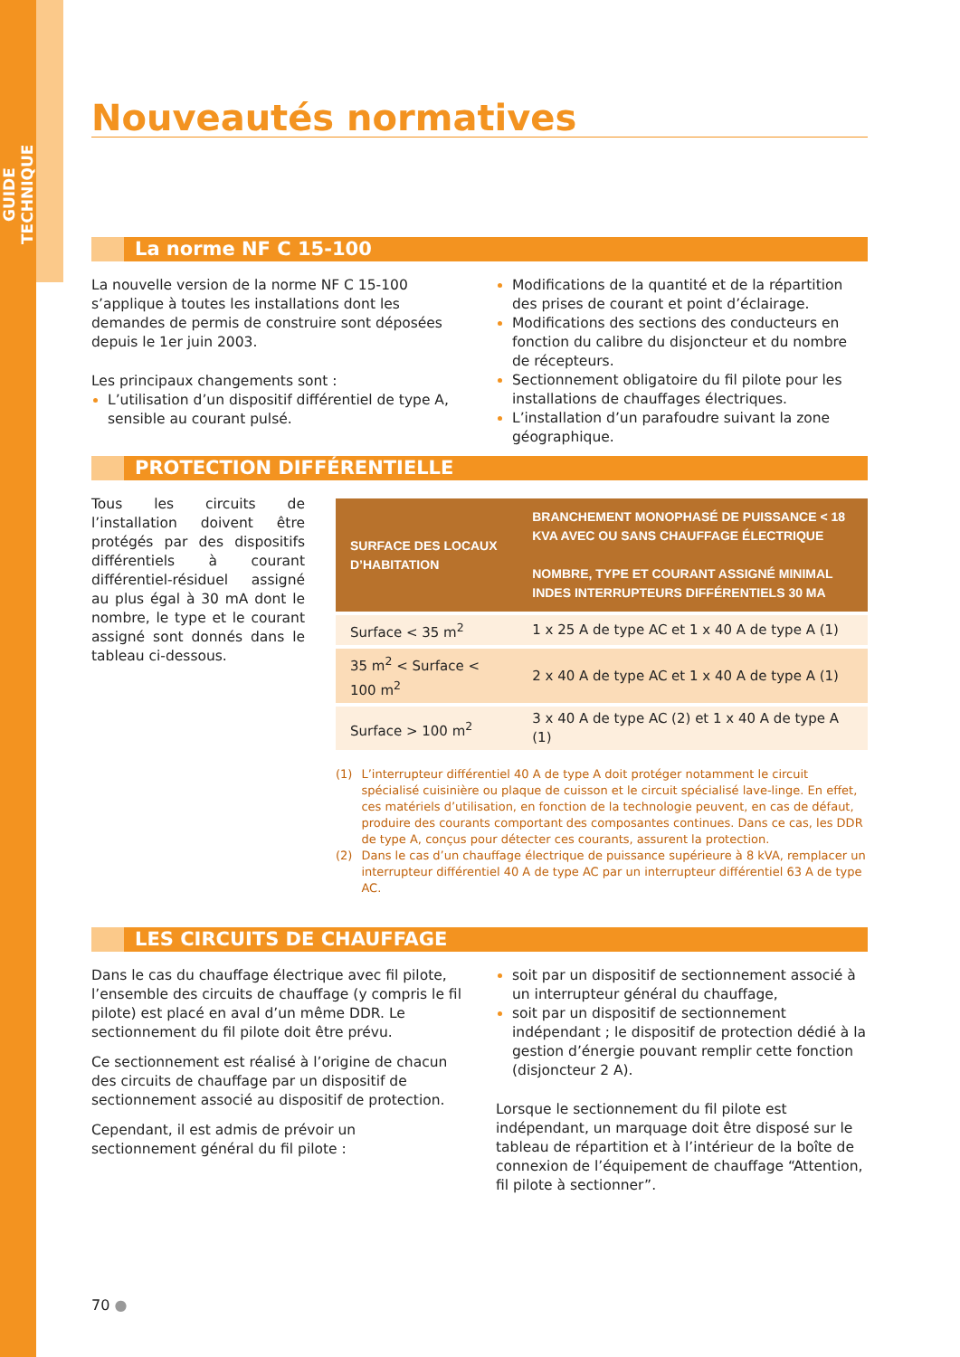GUIDE TECHNIQUE
Nouveautés normatives
La norme NF C 15-100
La nouvelle version de la norme NF C 15-100 s’applique à toutes les installations dont les demandes de permis de construire sont déposées depuis le 1er juin 2003.
Les principaux changements sont :
L’utilisation d’un dispositif différentiel de type A, sensible au courant pulsé.
Modifications de la quantité et de la répartition des prises de courant et point d’éclairage.
Modifications des sections des conducteurs en fonction du calibre du disjoncteur et du nombre de récepteurs.
Sectionnement obligatoire du fil pilote pour les installations de chauffages électriques.
L’installation d’un parafoudre suivant la zone géographique.
PROTECTION DIFFÉRENTIELLE
Tous les circuits de l’installation doivent être protégés par des dispositifs différentiels à courant différentiel-résiduel assigné au plus égal à 30 mA dont le nombre, le type et le courant assigné sont donnés dans le tableau ci-dessous.
| SURFACE DES LOCAUX D’HABITATION | BRANCHEMENT MONOPHASÉ DE PUISSANCE < 18 KVA AVEC OU SANS CHAUFFAGE ÉLECTRIQUE NOMBRE, TYPE ET COURANT ASSIGNÉ MINIMAL INDES INTERRUPTEURS DIFFÉRENTIELS 30 MA |
| --- | --- |
| Surface < 35 m<sup>2</sup> | 1 x 25 A de type AC et 1 x 40 A de type A (1) |
| 35 m<sup>2</sup> < Surface < 100 m<sup>2</sup> | 2 x 40 A de type AC et 1 x 40 A de type A (1) |
| Surface > 100 m<sup>2</sup> | 3 x 40 A de type AC (2) et 1 x 40 A de type A (1) |
(1) L’interrupteur différentiel 40 A de type A doit protéger notamment le circuit spécialisé cuisinière ou plaque de cuisson et le circuit spécialisé lave-linge. En effet, ces matériels d’utilisation, en fonction de la technologie peuvent, en cas de défaut, produire des courants comportant des composantes continues. Dans ce cas, les DDR de type A, conçus pour détecter ces courants, assurent la protection.
(2) Dans le cas d’un chauffage électrique de puissance supérieure à 8 kVA, remplacer un interrupteur différentiel 40 A de type AC par un interrupteur différentiel 63 A de type AC.
LES CIRCUITS DE CHAUFFAGE
Dans le cas du chauffage électrique avec fil pilote, l’ensemble des circuits de chauffage (y compris le fil pilote) est placé en aval d’un même DDR. Le sectionnement du fil pilote doit être prévu.
Ce sectionnement est réalisé à l’origine de chacun des circuits de chauffage par un dispositif de sectionnement associé au dispositif de protection.
Cependant, il est admis de prévoir un sectionnement général du fil pilote :
soit par un dispositif de sectionnement associé à un interrupteur général du chauffage,
soit par un dispositif de sectionnement indépendant ; le dispositif de protection dédié à la gestion d’énergie pouvant remplir cette fonction (disjoncteur 2 A).
Lorsque le sectionnement du fil pilote est indépendant, un marquage doit être disposé sur le tableau de répartition et à l’intérieur de la boîte de connexion de l’équipement de chauffage “Attention, fil pilote à sectionner”.
70 ●